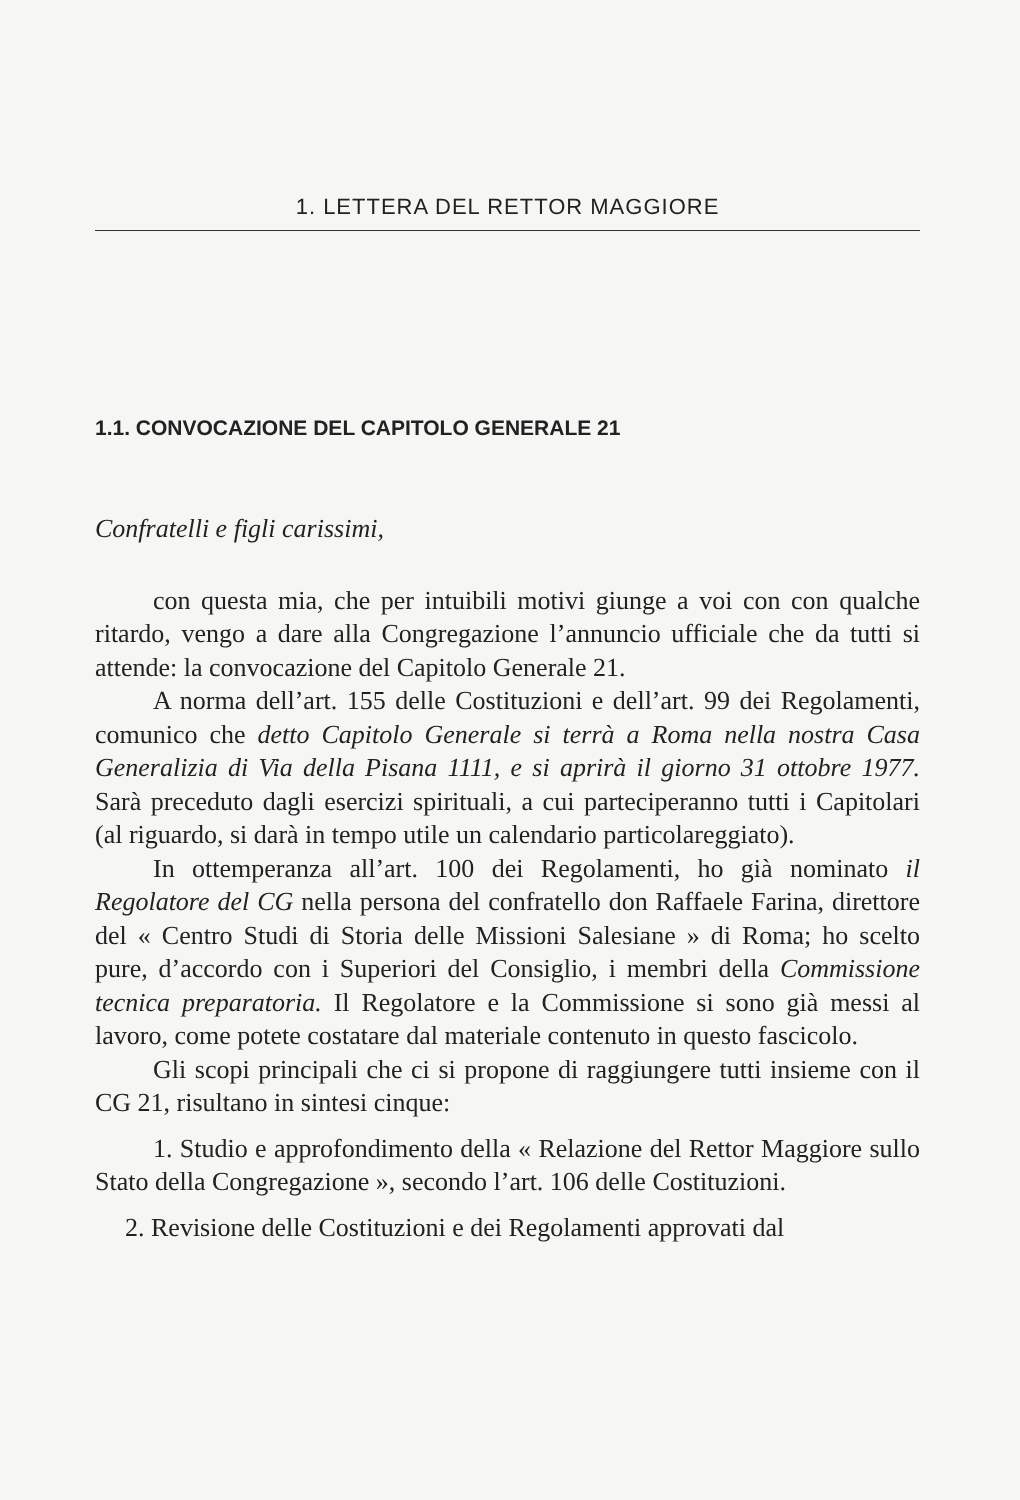1. LETTERA DEL RETTOR MAGGIORE
1.1. CONVOCAZIONE DEL CAPITOLO GENERALE 21
Confratelli e figli carissimi,
con questa mia, che per intuibili motivi giunge a voi con con qualche ritardo, vengo a dare alla Congregazione l’annuncio ufficiale che da tutti si attende: la convocazione del Capitolo Generale 21.
A norma dell’art. 155 delle Costituzioni e dell’art. 99 dei Regolamenti, comunico che detto Capitolo Generale si terrà a Roma nella nostra Casa Generalizia di Via della Pisana 1111, e si aprirà il giorno 31 ottobre 1977. Sarà preceduto dagli esercizi spirituali, a cui parteciperanno tutti i Capitolari (al riguardo, si darà in tempo utile un calendario particolareggiato).
In ottemperanza all’art. 100 dei Regolamenti, ho già nominato il Regolatore del CG nella persona del confratello don Raffaele Farina, direttore del « Centro Studi di Storia delle Missioni Salesiane » di Roma; ho scelto pure, d’accordo con i Superiori del Consiglio, i membri della Commissione tecnica preparatoria. Il Regolatore e la Commissione si sono già messi al lavoro, come potete costatare dal materiale contenuto in questo fascicolo.
Gli scopi principali che ci si propone di raggiungere tutti insieme con il CG 21, risultano in sintesi cinque:
1. Studio e approfondimento della « Relazione del Rettor Maggiore sullo Stato della Congregazione », secondo l’art. 106 delle Costituzioni.
2. Revisione delle Costituzioni e dei Regolamenti approvati dal